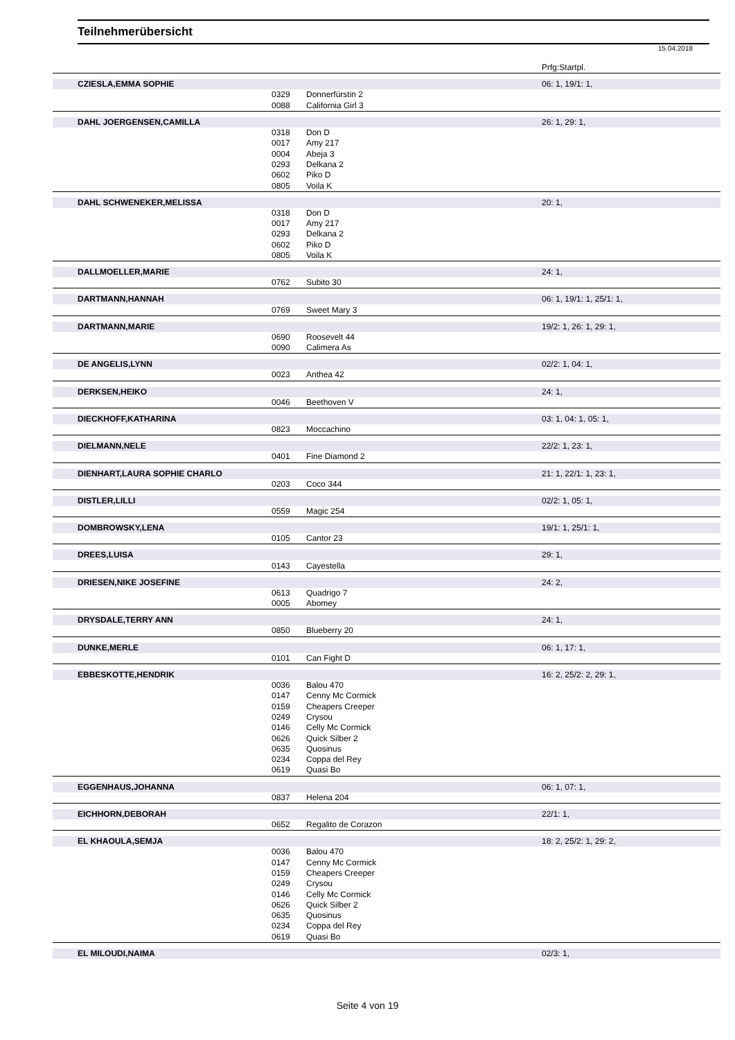Teilnehmerübersicht
15.04.2018
| | | | Prfg:Startpl. |
| CZIESLA,EMMA SOPHIE | | | 06: 1, 19/1: 1, |
| | 0329 | Donnerfürstin 2 | |
| | 0088 | California Girl 3 | |
| DAHL JOERGENSEN,CAMILLA | | | 26: 1, 29: 1, |
| | 0318 | Don D | |
| | 0017 | Amy 217 | |
| | 0004 | Abeja 3 | |
| | 0293 | Delkana 2 | |
| | 0602 | Piko D | |
| | 0805 | Voila K | |
| DAHL SCHWENEKER,MELISSA | | | 20: 1, |
| | 0318 | Don D | |
| | 0017 | Amy 217 | |
| | 0293 | Delkana 2 | |
| | 0602 | Piko D | |
| | 0805 | Voila K | |
| DALLMOELLER,MARIE | | | 24: 1, |
| | 0762 | Subito 30 | |
| DARTMANN,HANNAH | | | 06: 1, 19/1: 1, 25/1: 1, |
| | 0769 | Sweet Mary 3 | |
| DARTMANN,MARIE | | | 19/2: 1, 26: 1, 29: 1, |
| | 0690 | Roosevelt 44 | |
| | 0090 | Calimera As | |
| DE ANGELIS,LYNN | | | 02/2: 1, 04: 1, |
| | 0023 | Anthea 42 | |
| DERKSEN,HEIKO | | | 24: 1, |
| | 0046 | Beethoven V | |
| DIECKHOFF,KATHARINA | | | 03: 1, 04: 1, 05: 1, |
| | 0823 | Moccachino | |
| DIELMANN,NELE | | | 22/2: 1, 23: 1, |
| | 0401 | Fine Diamond 2 | |
| DIENHART,LAURA SOPHIE CHARLO | | | 21: 1, 22/1: 1, 23: 1, |
| | 0203 | Coco 344 | |
| DISTLER,LILLI | | | 02/2: 1, 05: 1, |
| | 0559 | Magic 254 | |
| DOMBROWSKY,LENA | | | 19/1: 1, 25/1: 1, |
| | 0105 | Cantor 23 | |
| DREES,LUISA | | | 29: 1, |
| | 0143 | Cayestella | |
| DRIESEN,NIKE JOSEFINE | | | 24: 2, |
| | 0613 | Quadrigo 7 | |
| | 0005 | Abomey | |
| DRYSDALE,TERRY ANN | | | 24: 1, |
| | 0850 | Blueberry 20 | |
| DUNKE,MERLE | | | 06: 1, 17: 1, |
| | 0101 | Can Fight D | |
| EBBESKOTTE,HENDRIK | | | 16: 2, 25/2: 2, 29: 1, |
| | 0036 | Balou 470 | |
| | 0147 | Cenny Mc Cormick | |
| | 0159 | Cheapers Creeper | |
| | 0249 | Crysou | |
| | 0146 | Celly Mc Cormick | |
| | 0626 | Quick Silber 2 | |
| | 0635 | Quosinus | |
| | 0234 | Coppa del Rey | |
| | 0619 | Quasi Bo | |
| EGGENHAUS,JOHANNA | | | 06: 1, 07: 1, |
| | 0837 | Helena 204 | |
| EICHHORN,DEBORAH | | | 22/1: 1, |
| | 0652 | Regalito de Corazon | |
| EL KHAOULA,SEMJA | | | 18: 2, 25/2: 1, 29: 2, |
| | 0036 | Balou 470 | |
| | 0147 | Cenny Mc Cormick | |
| | 0159 | Cheapers Creeper | |
| | 0249 | Crysou | |
| | 0146 | Celly Mc Cormick | |
| | 0626 | Quick Silber 2 | |
| | 0635 | Quosinus | |
| | 0234 | Coppa del Rey | |
| | 0619 | Quasi Bo | |
| EL MILOUDI,NAIMA | | | 02/3: 1, |
Seite 4 von 19